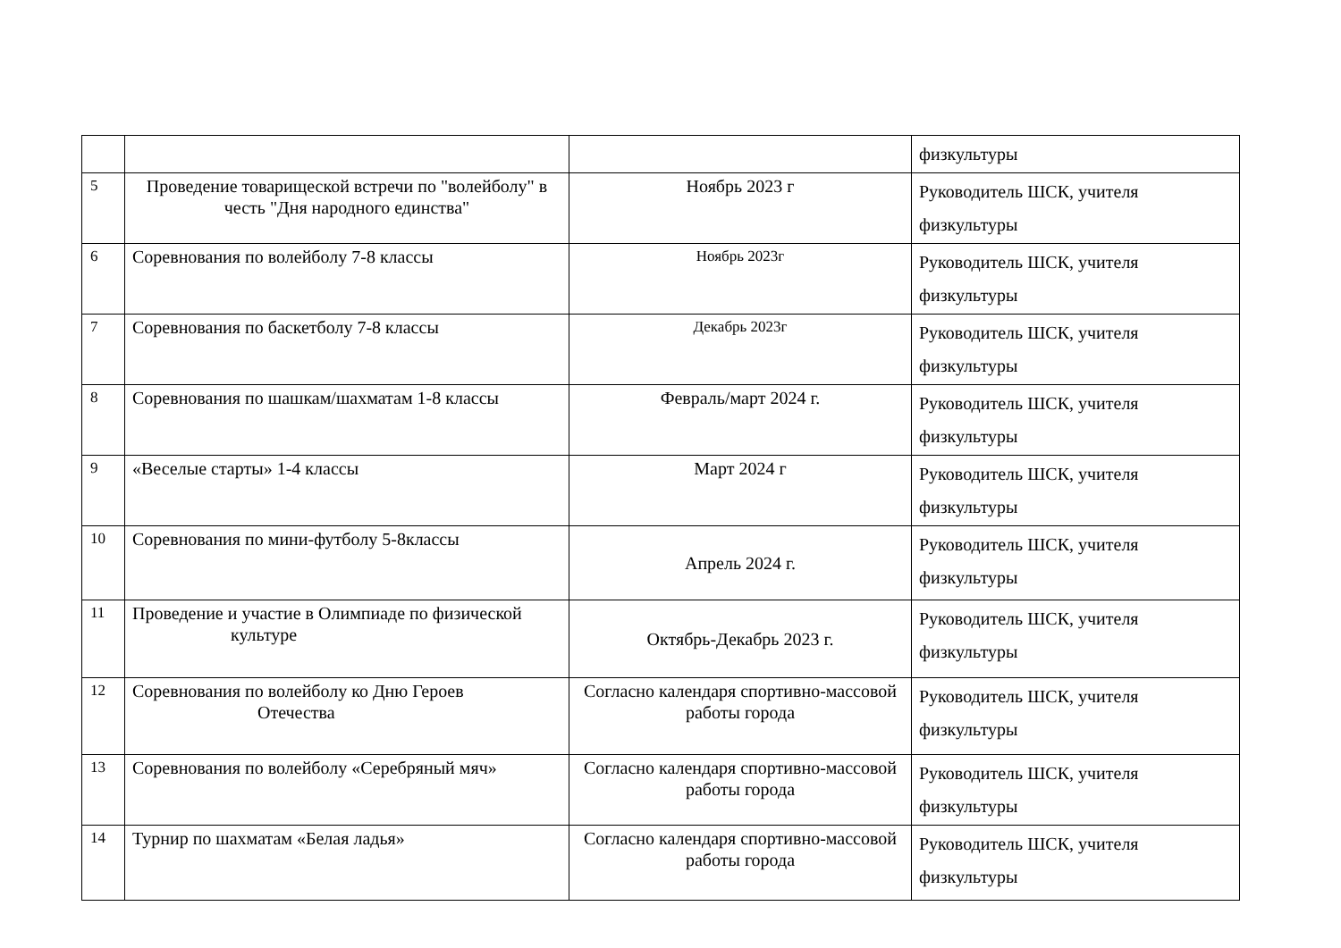| | | | физкультуры |
| 5 | Проведение товарищеской встречи по "волейболу" в честь "Дня народного единства" | Ноябрь 2023 г | Руководитель ШСК, учителя физкультуры |
| 6 | Соревнования по волейболу 7-8 классы | Ноябрь 2023г | Руководитель ШСК, учителя физкультуры |
| 7 | Соревнования по баскетболу 7-8 классы | Декабрь 2023г | Руководитель ШСК, учителя физкультуры |
| 8 | Соревнования по шашкам/шахматам 1-8 классы | Февраль/март 2024 г. | Руководитель ШСК, учителя физкультуры |
| 9 | «Веселые старты» 1-4 классы | Март 2024 г | Руководитель ШСК, учителя физкультуры |
| 10 | Соревнования по мини-футболу 5-8классы | Апрель 2024 г. | Руководитель ШСК, учителя физкультуры |
| 11 | Проведение и участие в Олимпиаде по физической культуре | Октябрь-Декабрь 2023 г. | Руководитель ШСК, учителя физкультуры |
| 12 | Соревнования по волейболу ко Дню Героев Отечества | Согласно календаря спортивно-массовой работы города | Руководитель ШСК, учителя физкультуры |
| 13 | Соревнования по волейболу «Серебряный мяч» | Согласно календаря спортивно-массовой работы города | Руководитель ШСК, учителя физкультуры |
| 14 | Турнир по шахматам «Белая ладья» | Согласно календаря спортивно-массовой работы города | Руководитель ШСК, учителя физкультуры |